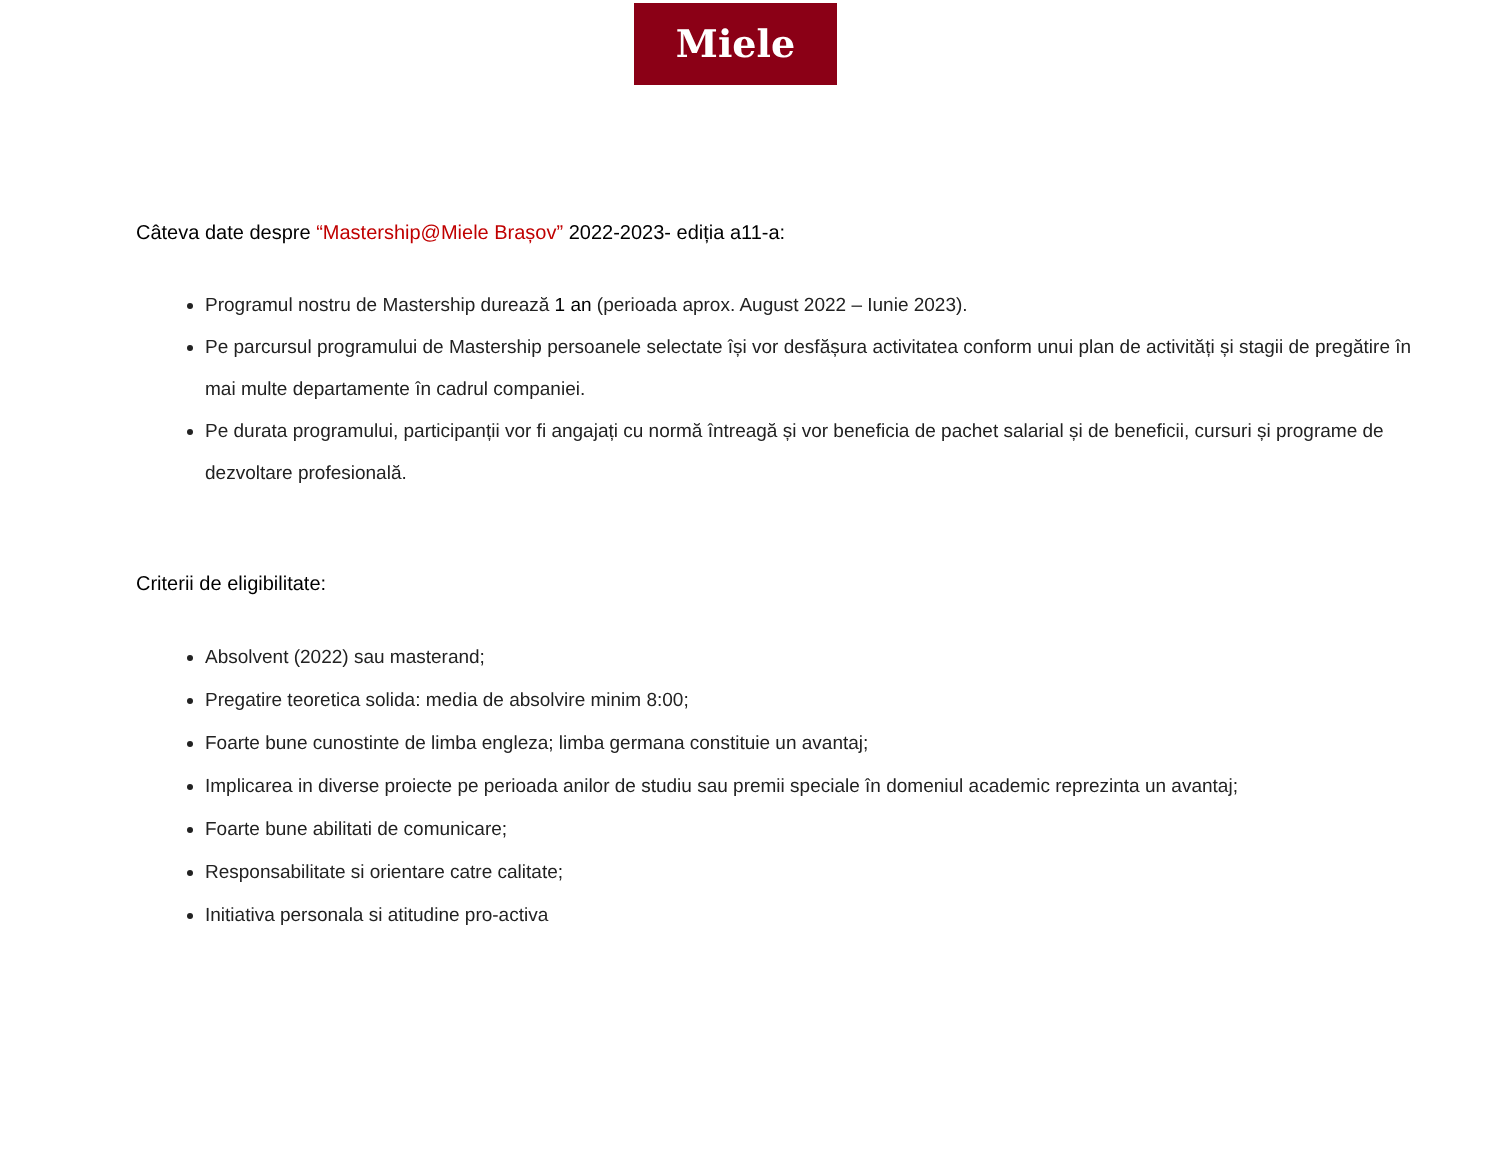Miele
Câteva date despre “Mastership@Miele Brașov” 2022-2023- ediția a11-a:
Programul nostru de Mastership durează 1 an (perioada aprox. August 2022 – Iunie 2023).
Pe parcursul programului de Mastership persoanele selectate își vor desfășura activitatea conform unui plan de activități și stagii de pregătire în mai multe departamente în cadrul companiei.
Pe durata programului, participanții vor fi angajați cu normă întreagă și vor beneficia de pachet salarial și de beneficii, cursuri și programe de dezvoltare profesională.
Criterii de eligibilitate:
Absolvent (2022) sau masterand;
Pregatire teoretica solida: media de absolvire minim 8:00;
Foarte bune cunostinte de limba engleza; limba germana constituie un avantaj;
Implicarea in diverse proiecte pe perioada anilor de studiu sau premii speciale în domeniul academic reprezinta un avantaj;
Foarte bune abilitati de comunicare;
Responsabilitate si orientare catre calitate;
Initiativa personala si atitudine pro-activa